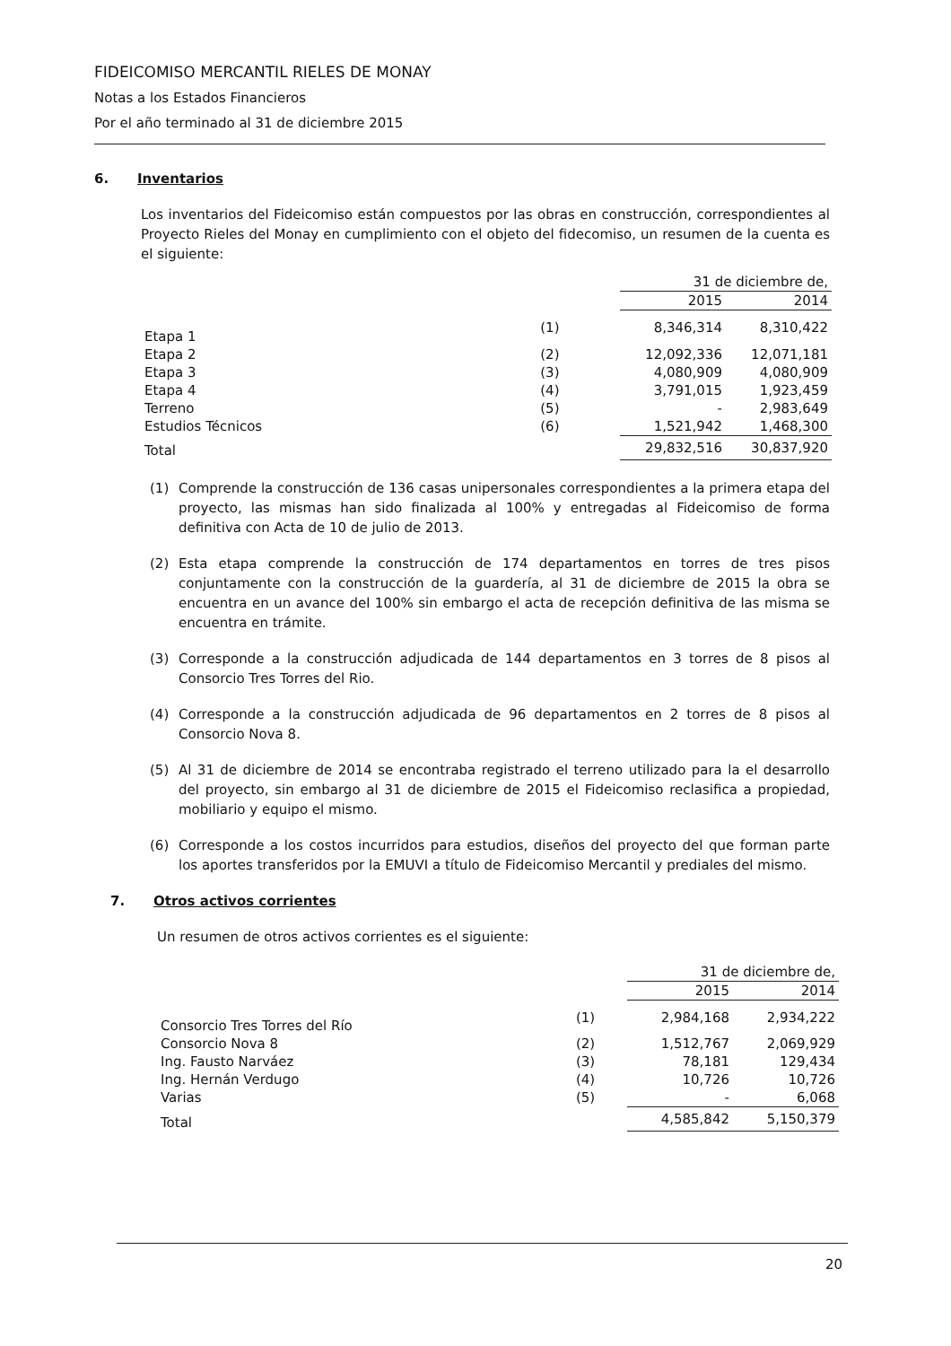FIDEICOMISO MERCANTIL RIELES DE MONAY
Notas a los Estados Financieros
Por el año terminado al 31 de diciembre 2015
6. Inventarios
Los inventarios del Fideicomiso están compuestos por las obras en construcción, correspondientes al Proyecto Rieles del Monay en cumplimiento con el objeto del fidecomiso, un resumen de la cuenta es el siguiente:
| | | 31 de diciembre de, | |
| | | 2015 | 2014 |
| Etapa 1 | (1) | 8,346,314 | 8,310,422 |
| Etapa 2 | (2) | 12,092,336 | 12,071,181 |
| Etapa 3 | (3) | 4,080,909 | 4,080,909 |
| Etapa 4 | (4) | 3,791,015 | 1,923,459 |
| Terreno | (5) | - | 2,983,649 |
| Estudios Técnicos | (6) | 1,521,942 | 1,468,300 |
| Total | | 29,832,516 | 30,837,920 |
(1) Comprende la construcción de 136 casas unipersonales correspondientes a la primera etapa del proyecto, las mismas han sido finalizada al 100% y entregadas al Fideicomiso de forma definitiva con Acta de 10 de julio de 2013.
(2) Esta etapa comprende la construcción de 174 departamentos en torres de tres pisos conjuntamente con la construcción de la guardería, al 31 de diciembre de 2015 la obra se encuentra en un avance del 100% sin embargo el acta de recepción definitiva de las misma se encuentra en trámite.
(3) Corresponde a la construcción adjudicada de 144 departamentos en 3 torres de 8 pisos al Consorcio Tres Torres del Rio.
(4) Corresponde a la construcción adjudicada de 96 departamentos en 2 torres de 8 pisos al Consorcio Nova 8.
(5) Al 31 de diciembre de 2014 se encontraba registrado el terreno utilizado para la el desarrollo del proyecto, sin embargo al 31 de diciembre de 2015 el Fideicomiso reclasifica a propiedad, mobiliario y equipo el mismo.
(6) Corresponde a los costos incurridos para estudios, diseños del proyecto del que forman parte los aportes transferidos por la EMUVI a título de Fideicomiso Mercantil y prediales del mismo.
7. Otros activos corrientes
Un resumen de otros activos corrientes es el siguiente:
| | | 31 de diciembre de, | |
| | | 2015 | 2014 |
| Consorcio Tres Torres del Río | (1) | 2,984,168 | 2,934,222 |
| Consorcio Nova 8 | (2) | 1,512,767 | 2,069,929 |
| Ing. Fausto Narváez | (3) | 78,181 | 129,434 |
| Ing. Hernán Verdugo | (4) | 10,726 | 10,726 |
| Varias | (5) | - | 6,068 |
| Total | | 4,585,842 | 5,150,379 |
20